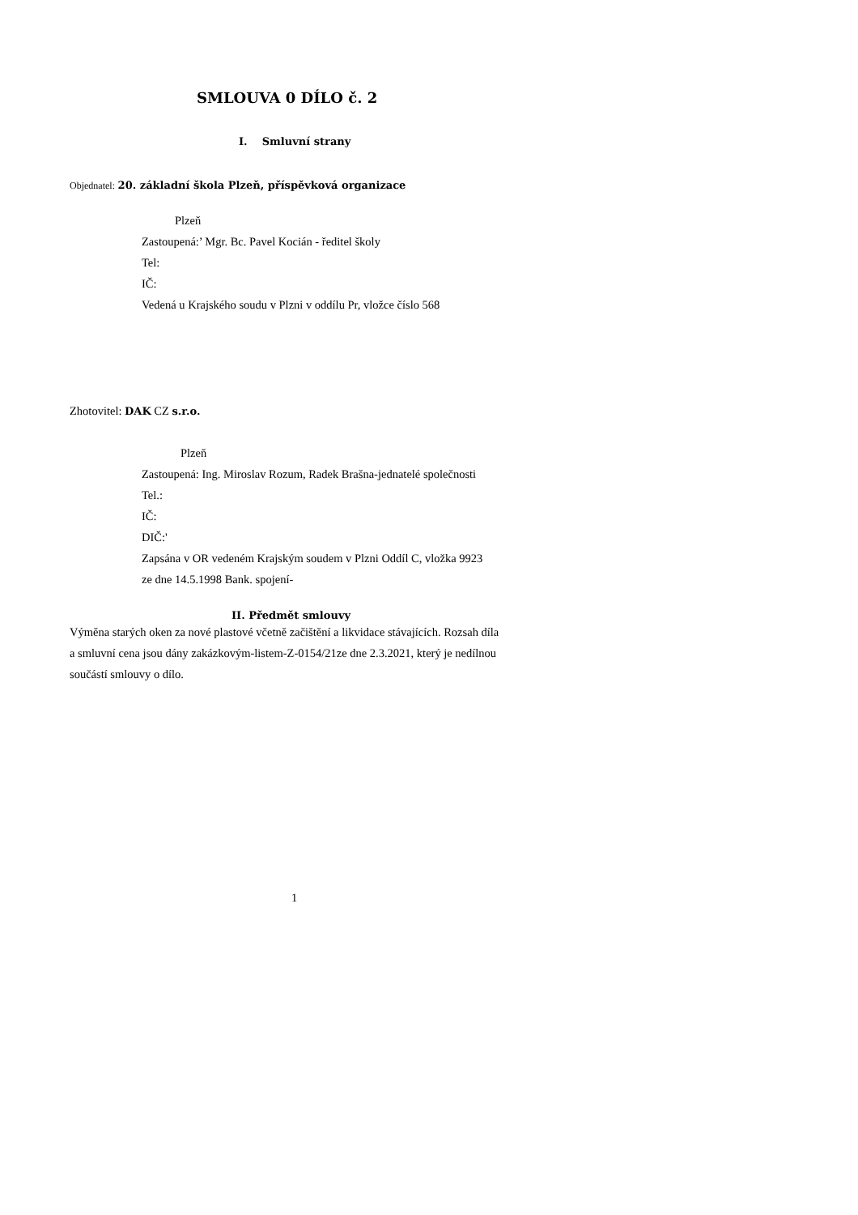SMLOUVA 0 DÍLO č. 2
I. Smluvní strany
Objednatel: 20. základní škola Plzeň, příspěvková organizace
Plzeň
Zastoupená:’ Mgr. Bc. Pavel Kocián - ředitel školy
Tel:
IČ:
Vedená u Krajského soudu v Plzni v oddílu Pr, vložce číslo 568
Zhotovitel: DAK CZ s.r.o.
Plzeň
Zastoupená: Ing. Miroslav Rozum, Radek Brašna-jednatelé společnosti
Tel.:
IČ:
DIČ:'
Zapsána v OR vedeném Krajským soudem v Plzni Oddíl C, vložka 9923
ze dne 14.5.1998 Bank. spojení-
II. Předmět smlouvy
Výměna starých oken za nové plastové včetně začištění a likvidace stávajících. Rozsah díla a smluvní cena jsou dány zakázkovým-listem-Z-0154/21ze dne 2.3.2021, který je nedílnou součástí smlouvy o dílo.
1